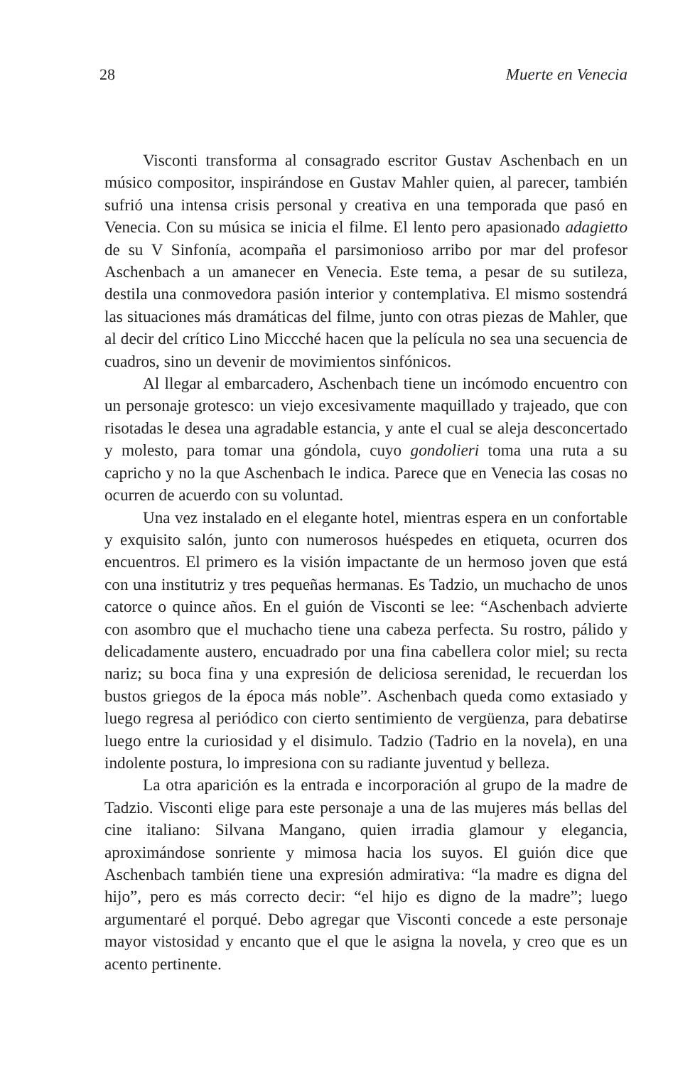28 Muerte en Venecia
Visconti transforma al consagrado escritor Gustav Aschenbach en un músico compositor, inspirándose en Gustav Mahler quien, al parecer, también sufrió una intensa crisis personal y creativa en una temporada que pasó en Venecia. Con su música se inicia el filme. El lento pero apasionado adagietto de su V Sinfonía, acompaña el parsimonioso arribo por mar del profesor Aschenbach a un amanecer en Venecia. Este tema, a pesar de su sutileza, destila una conmovedora pasión interior y contemplativa. El mismo sostendrá las situaciones más dramáticas del filme, junto con otras piezas de Mahler, que al decir del crítico Lino Miccché hacen que la película no sea una secuencia de cuadros, sino un devenir de movimientos sinfónicos.
Al llegar al embarcadero, Aschenbach tiene un incómodo encuentro con un personaje grotesco: un viejo excesivamente maquillado y trajeado, que con risotadas le desea una agradable estancia, y ante el cual se aleja desconcertado y molesto, para tomar una góndola, cuyo gondolieri toma una ruta a su capricho y no la que Aschenbach le indica. Parece que en Venecia las cosas no ocurren de acuerdo con su voluntad.
Una vez instalado en el elegante hotel, mientras espera en un confortable y exquisito salón, junto con numerosos huéspedes en etiqueta, ocurren dos encuentros. El primero es la visión impactante de un hermoso joven que está con una institutriz y tres pequeñas hermanas. Es Tadzio, un muchacho de unos catorce o quince años. En el guión de Visconti se lee: “Aschenbach advierte con asombro que el muchacho tiene una cabeza perfecta. Su rostro, pálido y delicadamente austero, encuadrado por una fina cabellera color miel; su recta nariz; su boca fina y una expresión de deliciosa serenidad, le recuerdan los bustos griegos de la época más noble”. Aschenbach queda como extasiado y luego regresa al periódico con cierto sentimiento de vergüenza, para debatirse luego entre la curiosidad y el disimulo. Tadzio (Tadrio en la novela), en una indolente postura, lo impresiona con su radiante juventud y belleza.
La otra aparición es la entrada e incorporación al grupo de la madre de Tadzio. Visconti elige para este personaje a una de las mujeres más bellas del cine italiano: Silvana Mangano, quien irradia glamour y elegancia, aproximándose sonriente y mimosa hacia los suyos. El guión dice que Aschenbach también tiene una expresión admirativa: “la madre es digna del hijo”, pero es más correcto decir: “el hijo es digno de la madre”; luego argumentaré el porqué. Debo agregar que Visconti concede a este personaje mayor vistosidad y encanto que el que le asigna la novela, y creo que es un acento pertinente.